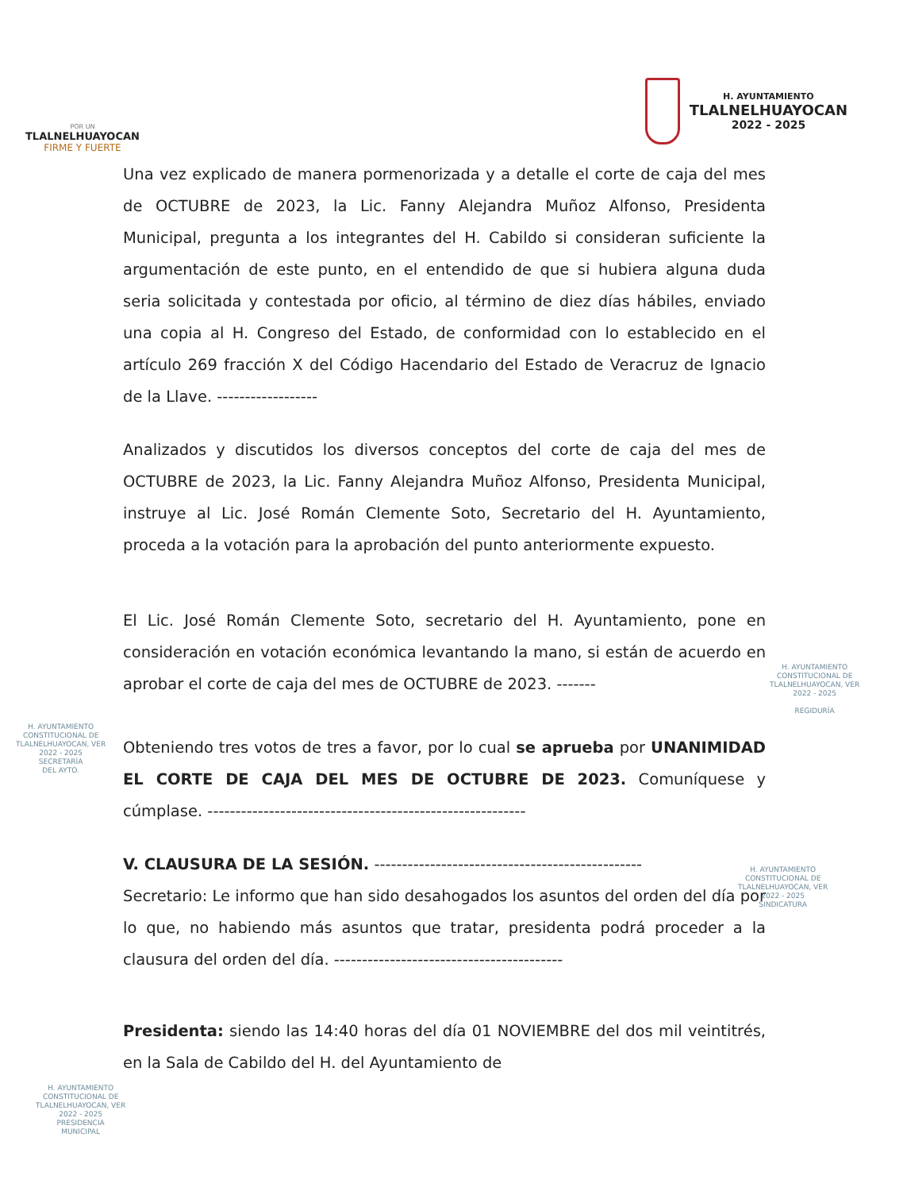POR UN
TLALNELHUAYOCAN
FIRME Y FUERTE
H. AYUNTAMIENTO
TLALNELHUAYOCAN
2022 - 2025
Una vez explicado de manera pormenorizada y a detalle el corte de caja del mes de OCTUBRE de 2023, la Lic. Fanny Alejandra Muñoz Alfonso, Presidenta Municipal, pregunta a los integrantes del H. Cabildo si consideran suficiente la argumentación de este punto, en el entendido de que si hubiera alguna duda seria solicitada y contestada por oficio, al término de diez días hábiles, enviado una copia al H. Congreso del Estado, de conformidad con lo establecido en el artículo 269 fracción X del Código Hacendario del Estado de Veracruz de Ignacio de la Llave. ------------------
Analizados y discutidos los diversos conceptos del corte de caja del mes de OCTUBRE de 2023, la Lic. Fanny Alejandra Muñoz Alfonso, Presidenta Municipal, instruye al Lic. José Román Clemente Soto, Secretario del H. Ayuntamiento, proceda a la votación para la aprobación del punto anteriormente expuesto.
El Lic. José Román Clemente Soto, secretario del H. Ayuntamiento, pone en consideración en votación económica levantando la mano, si están de acuerdo en aprobar el corte de caja del mes de OCTUBRE de 2023. -------
Obteniendo tres votos de tres a favor, por lo cual se aprueba por UNANIMIDAD EL CORTE DE CAJA DEL MES DE OCTUBRE DE 2023. Comuníquese y cúmplase. ---------------------------------------------------------
V. CLAUSURA DE LA SESIÓN. ------------------------------------------------
Secretario: Le informo que han sido desahogados los asuntos del orden del día por lo que, no habiendo más asuntos que tratar, presidenta podrá proceder a la clausura del orden del día. -----------------------------------------
Presidenta: siendo las 14:40 horas del día 01 NOVIEMBRE del dos mil veintitrés, en la Sala de Cabildo del H. del Ayuntamiento de
H. AYUNTAMIENTO
CONSTITUCIONAL DE
TLALNELHUAYOCAN, VER
2022 - 2025
REGIDURÍA
H. AYUNTAMIENTO
CONSTITUCIONAL DE
TLALNELHUAYOCAN, VER
2022 - 2025
SECRETARÍA
DEL AYTO.
H. AYUNTAMIENTO
CONSTITUCIONAL DE
TLALNELHUAYOCAN, VER
2022 - 2025
SINDICATURA
H. AYUNTAMIENTO
CONSTITUCIONAL DE
TLALNELHUAYOCAN, VER
2022 - 2025
PRESIDENCIA
MUNICIPAL